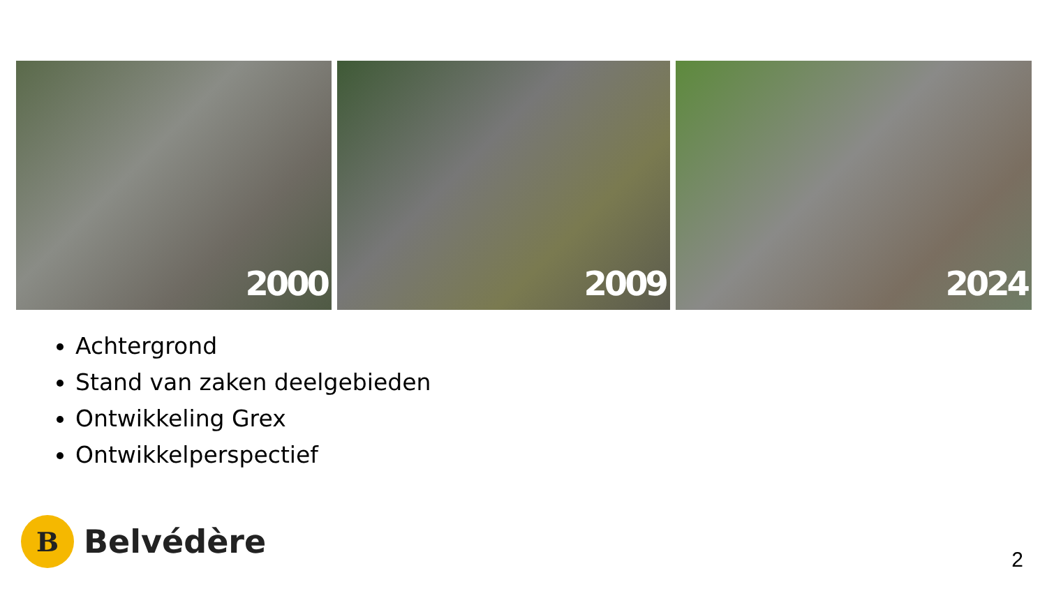2000
2009
2024
Achtergrond
Stand van zaken deelgebieden
Ontwikkeling Grex
Ontwikkelperspectief
B
Belvédère
2